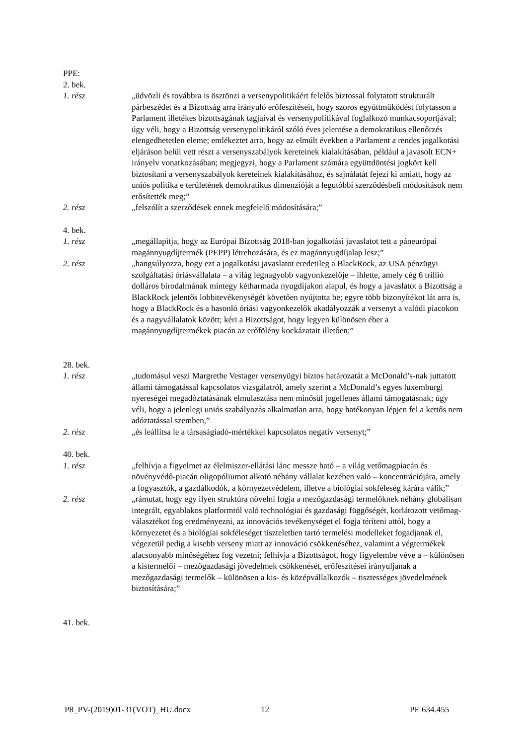PPE:
2. bek.
1. rész „üdvözli és továbbra is ösztönzi a versenypolitikáért felelős biztossal folytatott strukturált párbeszédet és a Bizottság arra irányuló erőfeszítéseit, hogy szoros együttműködést folytasson a Parlament illetékes bizottságának tagjaival és versenypolitikával foglalkozó munkacsoportjával; úgy véli, hogy a Bizottság versenypolitikáról szóló éves jelentése a demokratikus ellenőrzés elengedhetetlen eleme; emlékeztet arra, hogy az elmúlt években a Parlament a rendes jogalkotási eljáráson belül vett részt a versenyszabályok kereteinek kialakításában, például a javasolt ECN+ irányelv vonatkozásában; megjegyzi, hogy a Parlament számára együttdöntési jogkört kell biztosítani a versenyszabályok kereteinek kialakításához, és sajnálatát fejezi ki amiatt, hogy az uniós politika e területének demokratikus dimenzióját a legutóbbi szerződésbeli módosítások nem erősítették meg;”
2. rész „felszólít a szerződések ennek megfelelő módosítására;”
4. bek.
1. rész „megállapítja, hogy az Európai Bizottság 2018-ban jogalkotási javaslatot tett a páneurópai magánnyugdíjtermék (PEPP) létrehozására, és ez magánnyugdíjalap lesz;”
2. rész „hangsúlyozza, hogy ezt a jogalkotási javaslatot eredetileg a BlackRock, az USA pénzügyi szolgáltatási óriásvállalata – a világ legnagyobb vagyonkezelője – ihlette, amely cég 6 trillió dolláros birodalmának mintegy kétharmada nyugdíjakon alapul, és hogy a javaslatot a Bizottság a BlackRock jelentős lobbitevékenységét követően nyújtotta be; egyre több bizonyítékot lát arra is, hogy a BlackRock és a hasonló óriási vagyonkezelők akadályozzák a versenyt a valódi piacokon és a nagyvállalatok között; kéri a Bizottságot, hogy legyen különösen éber a magánnyugdíjtermékek piacán az erőfölény kockázatait illetően;”
28. bek.
1. rész „tudomásul veszi Margrethe Vestager versenyügyi biztos határozatát a McDonald’s-nak juttatott állami támogatással kapcsolatos vizsgálatról, amely szerint a McDonald’s egyes luxemburgi nyereségei megadóztatásának elmulasztása nem minősül jogellenes állami támogatásnak; úgy véli, hogy a jelenlegi uniós szabályozás alkalmatlan arra, hogy hatékonyan lépjen fel a kettős nem adóztatással szemben,”
2. rész „és leállítsa le a társaságiadó-mértékkel kapcsolatos negatív versenyt;”
40. bek.
1. rész „felhívja a figyelmet az élelmiszer-ellátási lánc messze ható – a világ vetőmagpiacán és növényvédő-piacán oligopóliumot alkotó néhány vállalat kezében való – koncentrációjára, amely a fogyasztók, a gazdálkodók, a környezetvédelem, illetve a biológiai sokféleség kárára válik;”
2. rész „rámutat, hogy egy ilyen struktúra növelni fogja a mezőgazdasági termelőknek néhány globálisan integrált, egyablakos platformtól való technológiai és gazdasági függőségét, korlátozott vetőmag-választékot fog eredményezni, az innovációs tevékenységet el fogja téríteni attól, hogy a környezetet és a biológiai sokféleséget tiszteletben tartó termelési modelleket fogadjanak el, végezetül pedig a kisebb verseny miatt az innováció csökkenéséhez, valamint a végtermékek alacsonyabb minőségéhez fog vezetni; felhívja a Bizottságot, hogy figyelembe véve a – különösen a kistermelői – mezőgazdasági jövedelmek csökkenését, erőfeszítései irányuljanak a mezőgazdasági termelők – különösen a kis- és középvállalkozók – tisztességes jövedelmének biztosítására;”
41. bek.
P8_PV-(2019)01-31(VOT)_HU.docx 12 PE 634.455